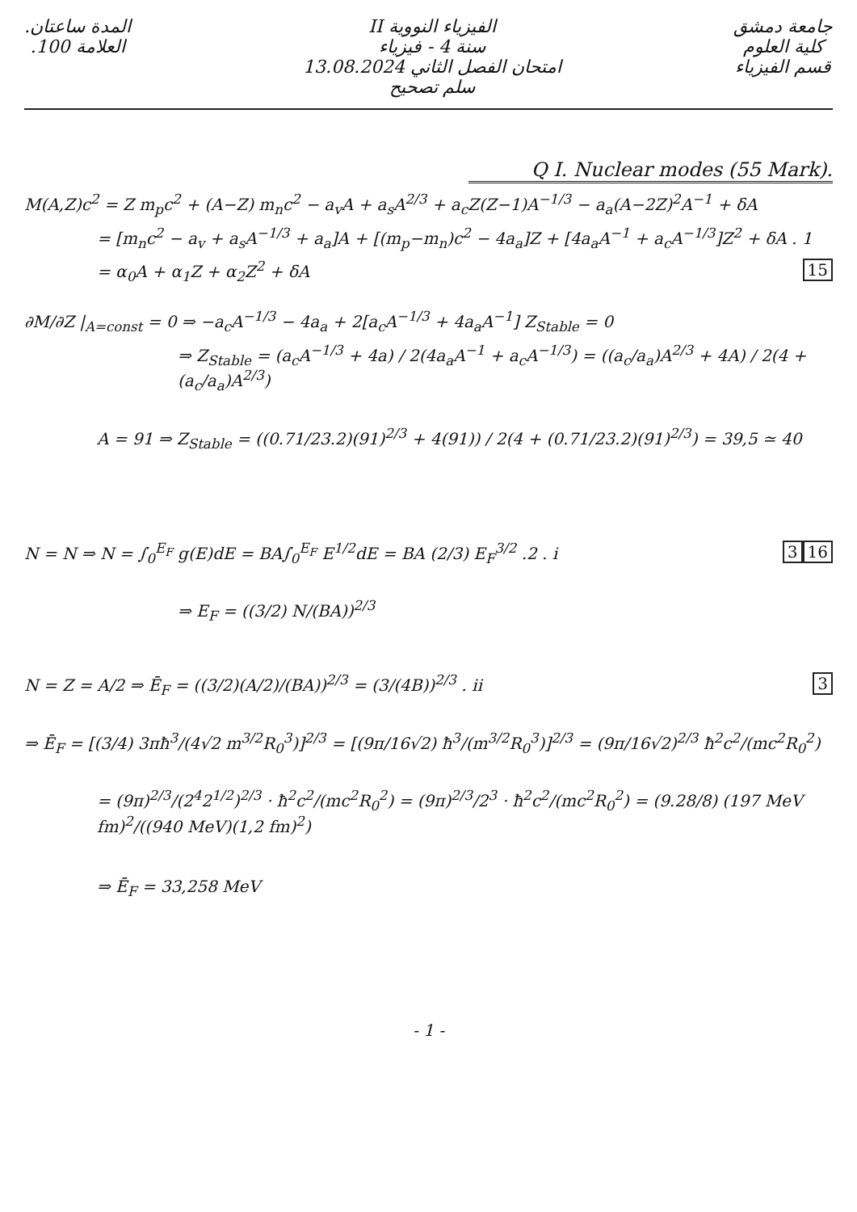جامعة دمشق
كلية العلوم
قسم الفيزياء
الفيزياء النووية II
سنة 4 - فيزياء
امتحان الفصل الثاني 13.08.2024
سلم تصحيح
المدة ساعتان.
العلامة 100.
Q I. Nuclear modes (55 Mark).
M(A,Z)c<sup>2</sup> = Z m<sub>p</sub>c<sup>2</sup> + (A−Z) m<sub>n</sub>c<sup>2</sup> − a<sub>v</sub>A + a<sub>s</sub>A<sup>2/3</sup> + a<sub>c</sub>Z(Z−1)A<sup>−1/3</sup> − a<sub>a</sub>(A−2Z)<sup>2</sup>A<sup>−1</sup> + δA
= [m<sub>n</sub>c<sup>2</sup> − a<sub>v</sub> + a<sub>s</sub>A<sup>−1/3</sup> + a<sub>a</sub>]A + [(m<sub>p</sub>−m<sub>n</sub>)c<sup>2</sup> − 4a<sub>a</sub>]Z + [4a<sub>a</sub>A<sup>−1</sup> + a<sub>c</sub>A<sup>−1/3</sup>]Z<sup>2</sup> + δA . 1
= α<sub>0</sub>A + α<sub>1</sub>Z + α<sub>2</sub>Z<sup>2</sup> + δA 15
∂M/∂Z |<sub>A=const</sub> = 0 ⇒ −a<sub>c</sub>A<sup>−1/3</sup> − 4a<sub>a</sub> + 2[a<sub>c</sub>A<sup>−1/3</sup> + 4a<sub>a</sub>A<sup>−1</sup>] Z<sub>Stable</sub> = 0
⇒ Z<sub>Stable</sub> = (a<sub>c</sub>A<sup>−1/3</sup> + 4a) / 2(4a<sub>a</sub>A<sup>−1</sup> + a<sub>c</sub>A<sup>−1/3</sup>) = ((a<sub>c</sub>/a<sub>a</sub>)A<sup>2/3</sup> + 4A) / 2(4 + (a<sub>c</sub>/a<sub>a</sub>)A<sup>2/3</sup>)
A = 91 ⇒ Z<sub>Stable</sub> = ((0.71/23.2)(91)<sup>2/3</sup> + 4(91)) / 2(4 + (0.71/23.2)(91)<sup>2/3</sup>) = 39,5 ≃ 40
N = N ⇒ N = ∫<sub>0</sub><sup>E<sub>F</sub></sup> g(E)dE = BA∫<sub>0</sub><sup>E<sub>F</sub></sup> E<sup>1/2</sup>dE = BA (2/3) E<sub>F</sub><sup>3/2</sup> 16 .2 . i 3
⇒ E<sub>F</sub> = ((3/2) N/(BA))<sup>2/3</sup>
N = Z = A/2 ⇒ Ē<sub>F</sub> = ((3/2)(A/2)/(BA))<sup>2/3</sup> = (3/(4B))<sup>2/3</sup> 3 . ii
⇒ Ē<sub>F</sub> = [(3/4) 3πħ<sup>3</sup>/(4√2 m<sup>3/2</sup>R<sub>0</sub><sup>3</sup>)]<sup>2/3</sup> = [(9π/16√2) ħ<sup>3</sup>/(m<sup>3/2</sup>R<sub>0</sub><sup>3</sup>)]<sup>2/3</sup> = (9π/16√2)<sup>2/3</sup> ħ<sup>2</sup>c<sup>2</sup>/(mc<sup>2</sup>R<sub>0</sub><sup>2</sup>)
= (9π)<sup>2/3</sup>/(2<sup>4</sup>2<sup>1/2</sup>)<sup>2/3</sup> · ħ<sup>2</sup>c<sup>2</sup>/(mc<sup>2</sup>R<sub>0</sub><sup>2</sup>) = (9π)<sup>2/3</sup>/2<sup>3</sup> · ħ<sup>2</sup>c<sup>2</sup>/(mc<sup>2</sup>R<sub>0</sub><sup>2</sup>) = (9.28/8) (197 MeV fm)<sup>2</sup>/((940 MeV)(1,2 fm)<sup>2</sup>)
⇒ Ē<sub>F</sub> = 33,258 MeV
- 1 -